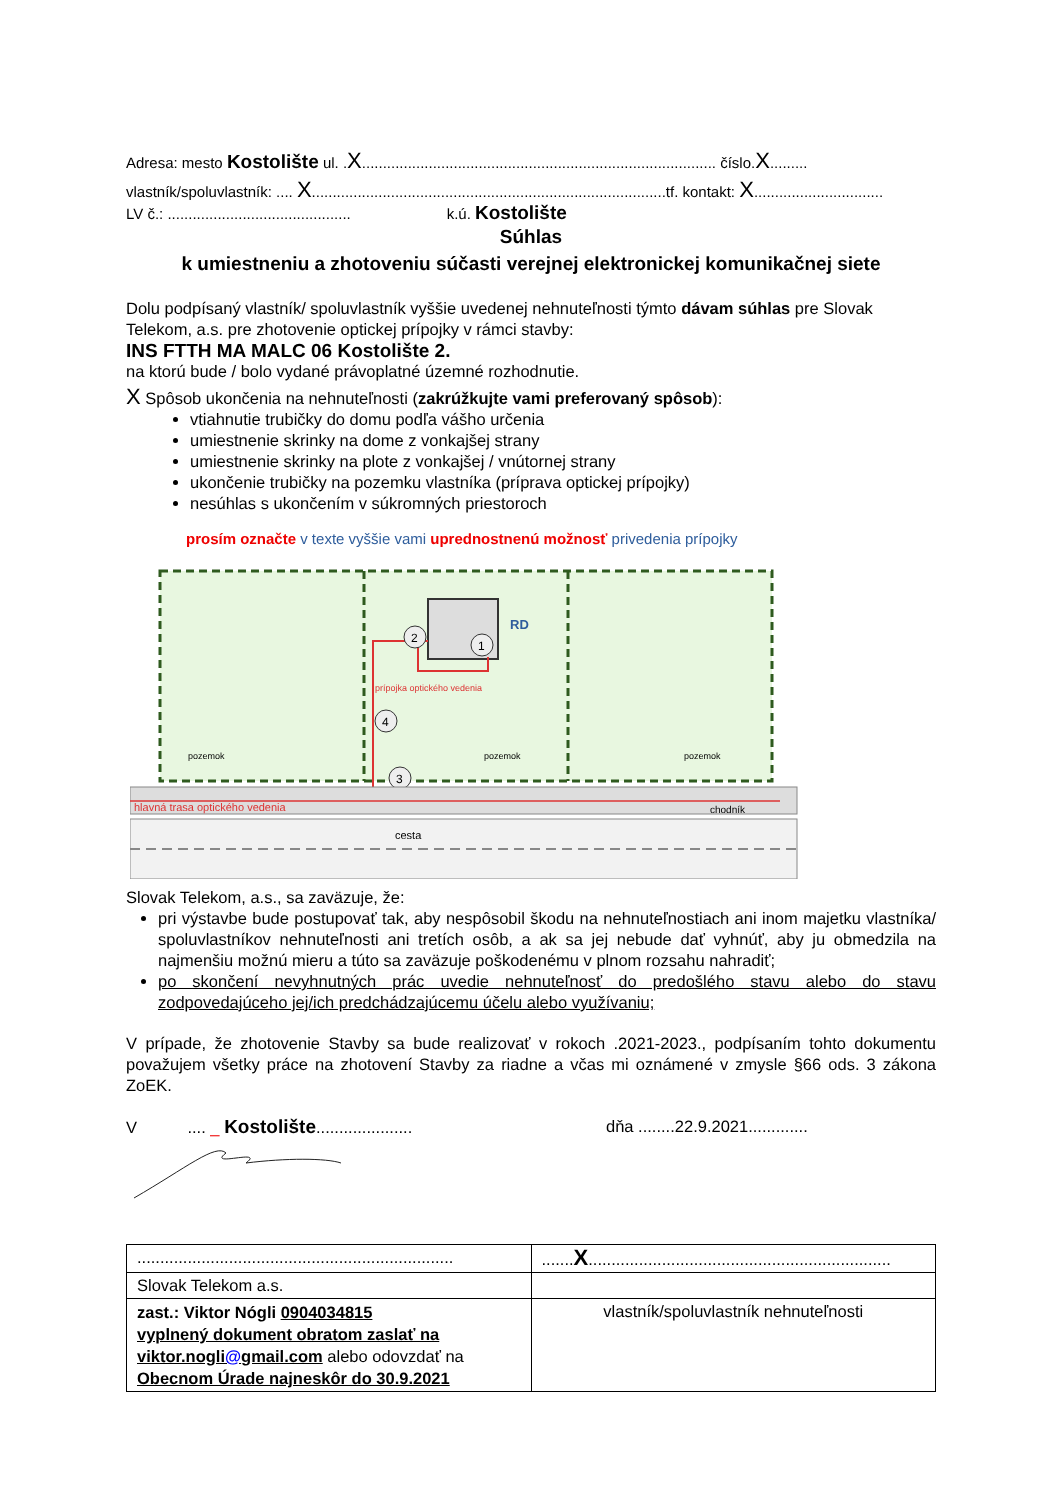Adresa: mesto Kostolište ul. .X..................................................................................... číslo.X.........
vlastník/spoluvlastník: .... X.....................................................................................tf. kontakt: X...............................
LV č.: ............................................ k.ú. Kostolište
Súhlas
k umiestneniu a zhotoveniu súčasti verejnej elektronickej komunikačnej siete
Dolu podpísaný vlastník/ spoluvlastník vyššie uvedenej nehnuteľnosti týmto dávam súhlas pre Slovak Telekom, a.s. pre zhotovenie optickej prípojky v rámci stavby:
INS FTTH MA MALC 06 Kostolište 2.
na ktorú bude / bolo vydané právoplatné územné rozhodnutie.
X Spôsob ukončenia na nehnuteľnosti (zakrúžkujte vami preferovaný spôsob):
vtiahnutie trubičky do domu podľa vášho určenia
umiestnenie skrinky na dome z vonkajšej strany
umiestnenie skrinky na plote z vonkajšej / vnútornej strany
ukončenie trubičky na pozemku vlastníka (príprava optickej prípojky)
nesúhlas s ukončením v súkromných priestoroch
prosím označte v texte vyššie vami uprednostnenú možnosť privedenia prípojky
RD
2
1
4
3
prípojka optického vedenia
pozemok
pozemok
pozemok
hlavná trasa optického vedenia
chodník
cesta
Slovak Telekom, a.s., sa zaväzuje, že:
pri výstavbe bude postupovať tak, aby nespôsobil škodu na nehnuteľnostiach ani inom majetku vlastníka/ spoluvlastníkov nehnuteľnosti ani tretích osôb, a ak sa jej nebude dať vyhnúť, aby ju obmedzila na najmenšiu možnú mieru a túto sa zaväzuje poškodenému v plnom rozsahu nahradiť;
po skončení nevyhnutných prác uvedie nehnuteľnosť do predošlého stavu alebo do stavu zodpovedajúceho jej/ich predchádzajúcemu účelu alebo využívaniu;
V prípade, že zhotovenie Stavby sa bude realizovať v rokoch .2021-2023., podpísaním tohto dokumentu považujem všetky práce na zhotovení Stavby za riadne a včas mi oznámené v zmysle §66 ods. 3 zákona ZoEK.
V .... _ Kostolište..................... dňa ........22.9.2021.............
| ..................................................................... | ....... X .................................................................. |
| Slovak Telekom a.s. | |
| zast.: Viktor Nógli 0904034815 vyplnený dokument obratom zaslať na viktor.nogli @ gmail.com alebo odovzdať na Obecnom Úrade najneskôr do 30.9.2021 | vlastník/spoluvlastník nehnuteľnosti |